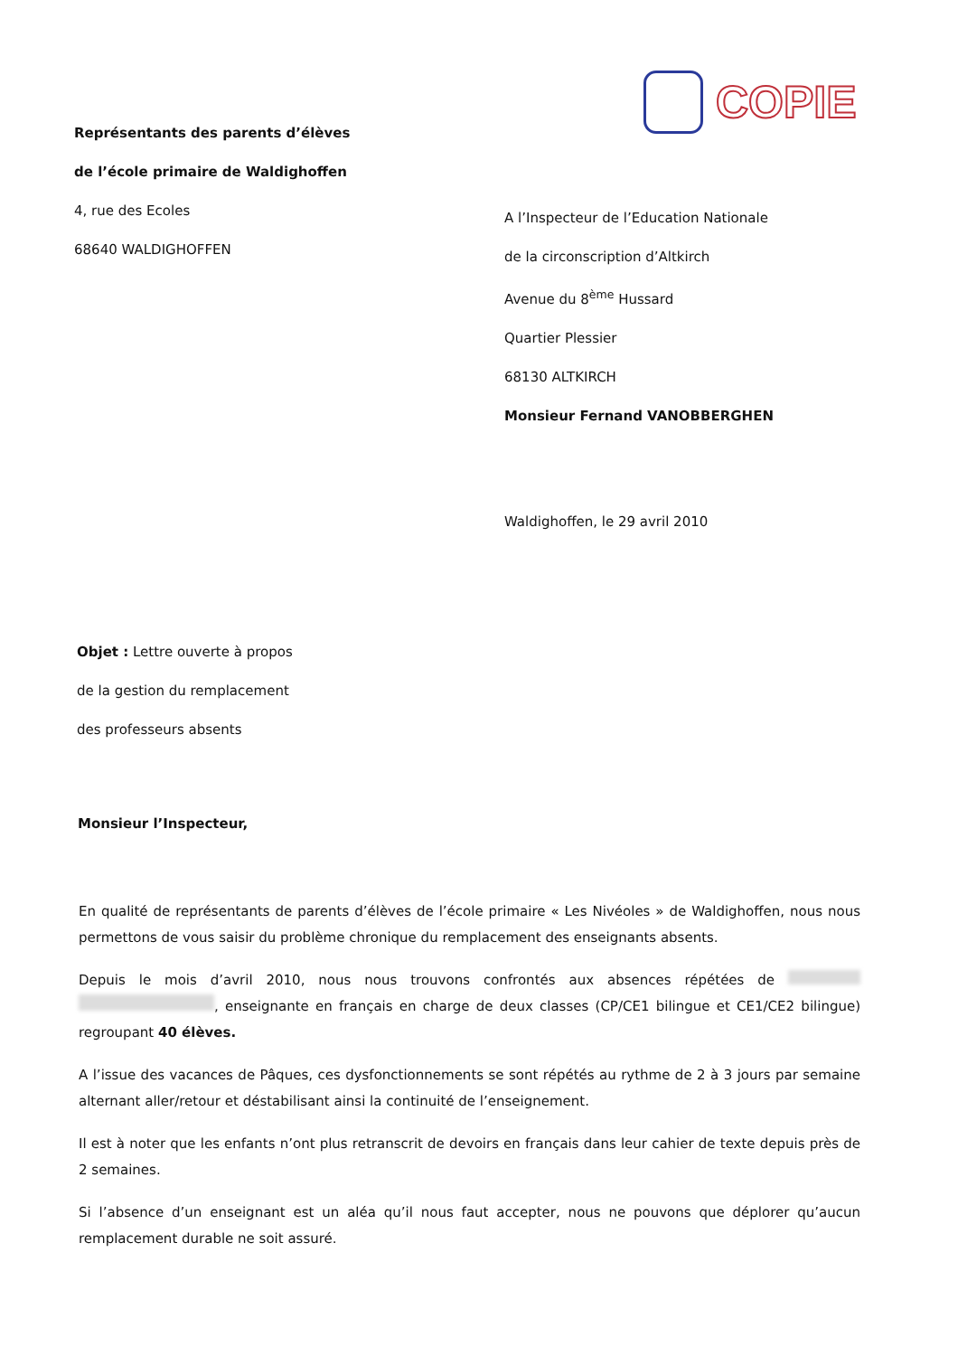COPIE
Représentants des parents d’élèves
de l’école primaire de Waldighoffen
4, rue des Ecoles
68640 WALDIGHOFFEN
A l’Inspecteur de l’Education Nationale
de la circonscription d’Altkirch
Avenue du 8<sup>ème</sup> Hussard
Quartier Plessier
68130 ALTKIRCH
Monsieur Fernand VANOBBERGHEN
Waldighoffen, le 29 avril 2010
Objet : Lettre ouverte à propos
de la gestion du remplacement
des professeurs absents
Monsieur l’Inspecteur,
En qualité de représentants de parents d’élèves de l’école primaire « Les Nivéoles » de Waldighoffen, nous nous permettons de vous saisir du problème chronique du remplacement des enseignants absents.
Depuis le mois d’avril 2010, nous nous trouvons confrontés aux absences répétées de , enseignante en français en charge de deux classes (CP/CE1 bilingue et CE1/CE2 bilingue) regroupant 40 élèves.
A l’issue des vacances de Pâques, ces dysfonctionnements se sont répétés au rythme de 2 à 3 jours par semaine alternant aller/retour et déstabilisant ainsi la continuité de l’enseignement.
Il est à noter que les enfants n’ont plus retranscrit de devoirs en français dans leur cahier de texte depuis près de 2 semaines.
Si l’absence d’un enseignant est un aléa qu’il nous faut accepter, nous ne pouvons que déplorer qu’aucun remplacement durable ne soit assuré.